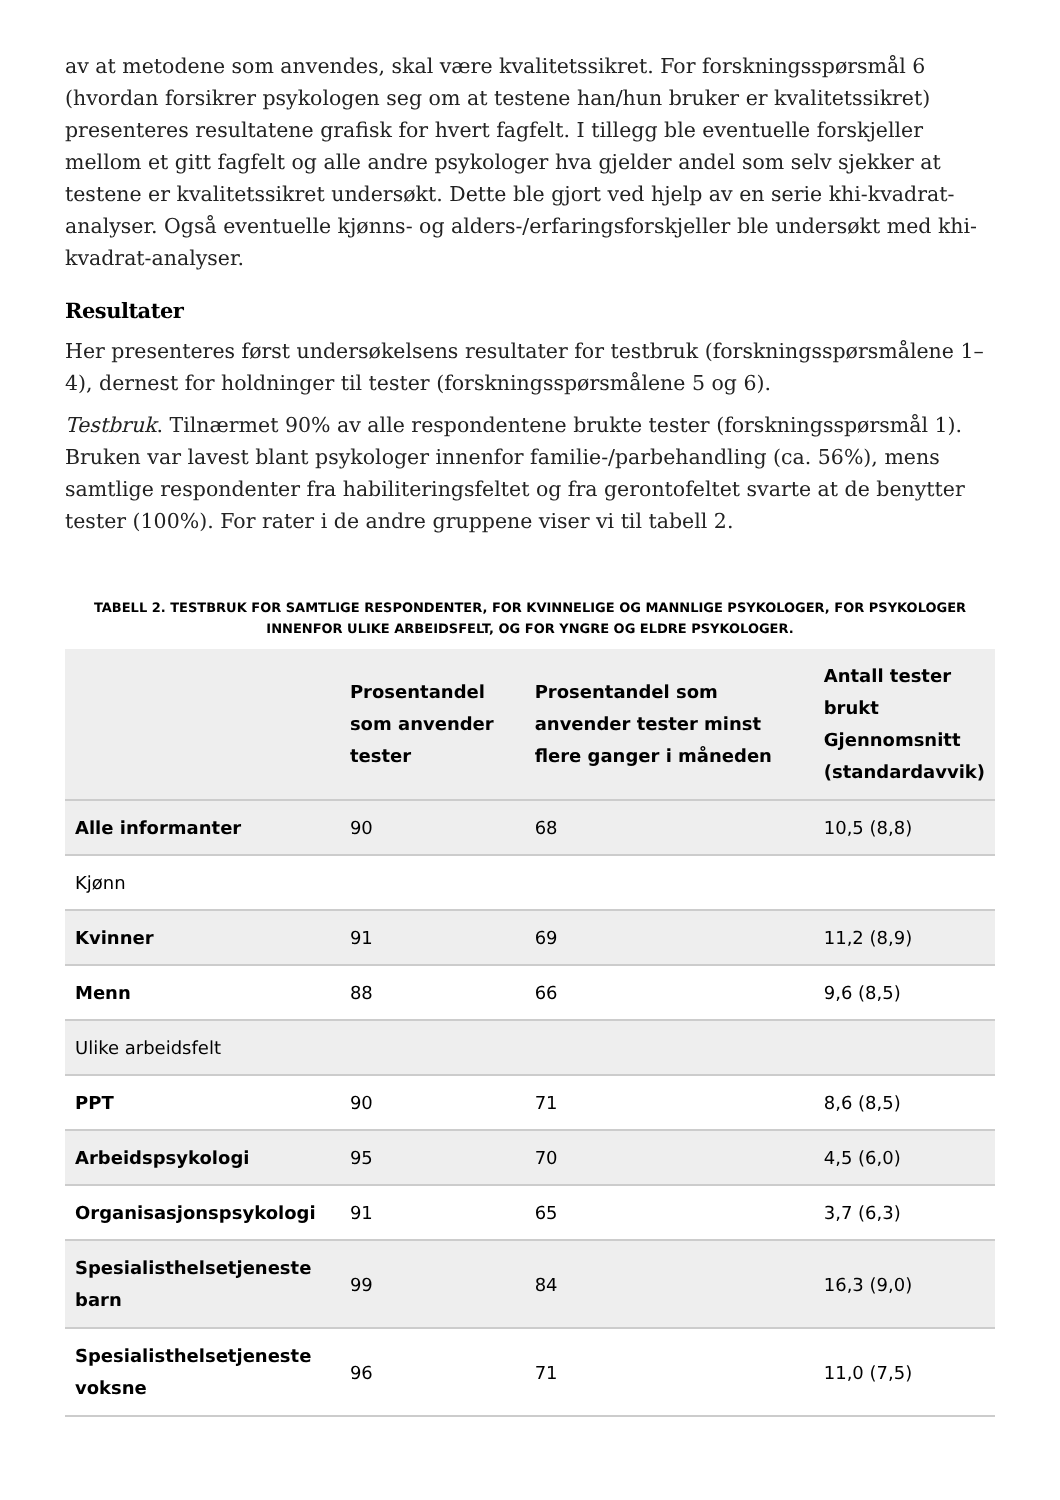av at metodene som anvendes, skal være kvalitetssikret. For forskningsspørsmål 6 (hvordan forsikrer psykologen seg om at testene han/hun bruker er kvalitetssikret) presenteres resultatene grafisk for hvert fagfelt. I tillegg ble eventuelle forskjeller mellom et gitt fagfelt og alle andre psykologer hva gjelder andel som selv sjekker at testene er kvalitetssikret undersøkt. Dette ble gjort ved hjelp av en serie khi-kvadrat-analyser. Også eventuelle kjønns- og alders-/erfaringsforskjeller ble undersøkt med khi-kvadrat-analyser.
Resultater
Her presenteres først undersøkelsens resultater for testbruk (forskningsspørsmålene 1–4), dernest for holdninger til tester (forskningsspørsmålene 5 og 6).
Testbruk. Tilnærmet 90% av alle respondentene brukte tester (forskningsspørsmål 1). Bruken var lavest blant psykologer innenfor familie-/parbehandling (ca. 56%), mens samtlige respondenter fra habiliteringsfeltet og fra gerontofeltet svarte at de benytter tester (100%). For rater i de andre gruppene viser vi til tabell 2.
TABELL 2. TESTBRUK FOR SAMTLIGE RESPONDENTER, FOR KVINNELIGE OG MANNLIGE PSYKOLOGER, FOR PSYKOLOGER INNENFOR ULIKE ARBEIDSFELT, OG FOR YNGRE OG ELDRE PSYKOLOGER.
| | Prosentandel som anvender tester | Prosentandel som anvender tester minst flere ganger i måneden | Antall tester brukt Gjennomsnitt (standardavvik) |
| --- | --- | --- | --- |
| Alle informanter | 90 | 68 | 10,5 (8,8) |
| Kjønn | | | |
| Kvinner | 91 | 69 | 11,2 (8,9) |
| Menn | 88 | 66 | 9,6 (8,5) |
| Ulike arbeidsfelt | | | |
| PPT | 90 | 71 | 8,6 (8,5) |
| Arbeidspsykologi | 95 | 70 | 4,5 (6,0) |
| Organisasjonspsykologi | 91 | 65 | 3,7 (6,3) |
| Spesialisthelsetjeneste barn | 99 | 84 | 16,3 (9,0) |
| Spesialisthelsetjeneste voksne | 96 | 71 | 11,0 (7,5) |